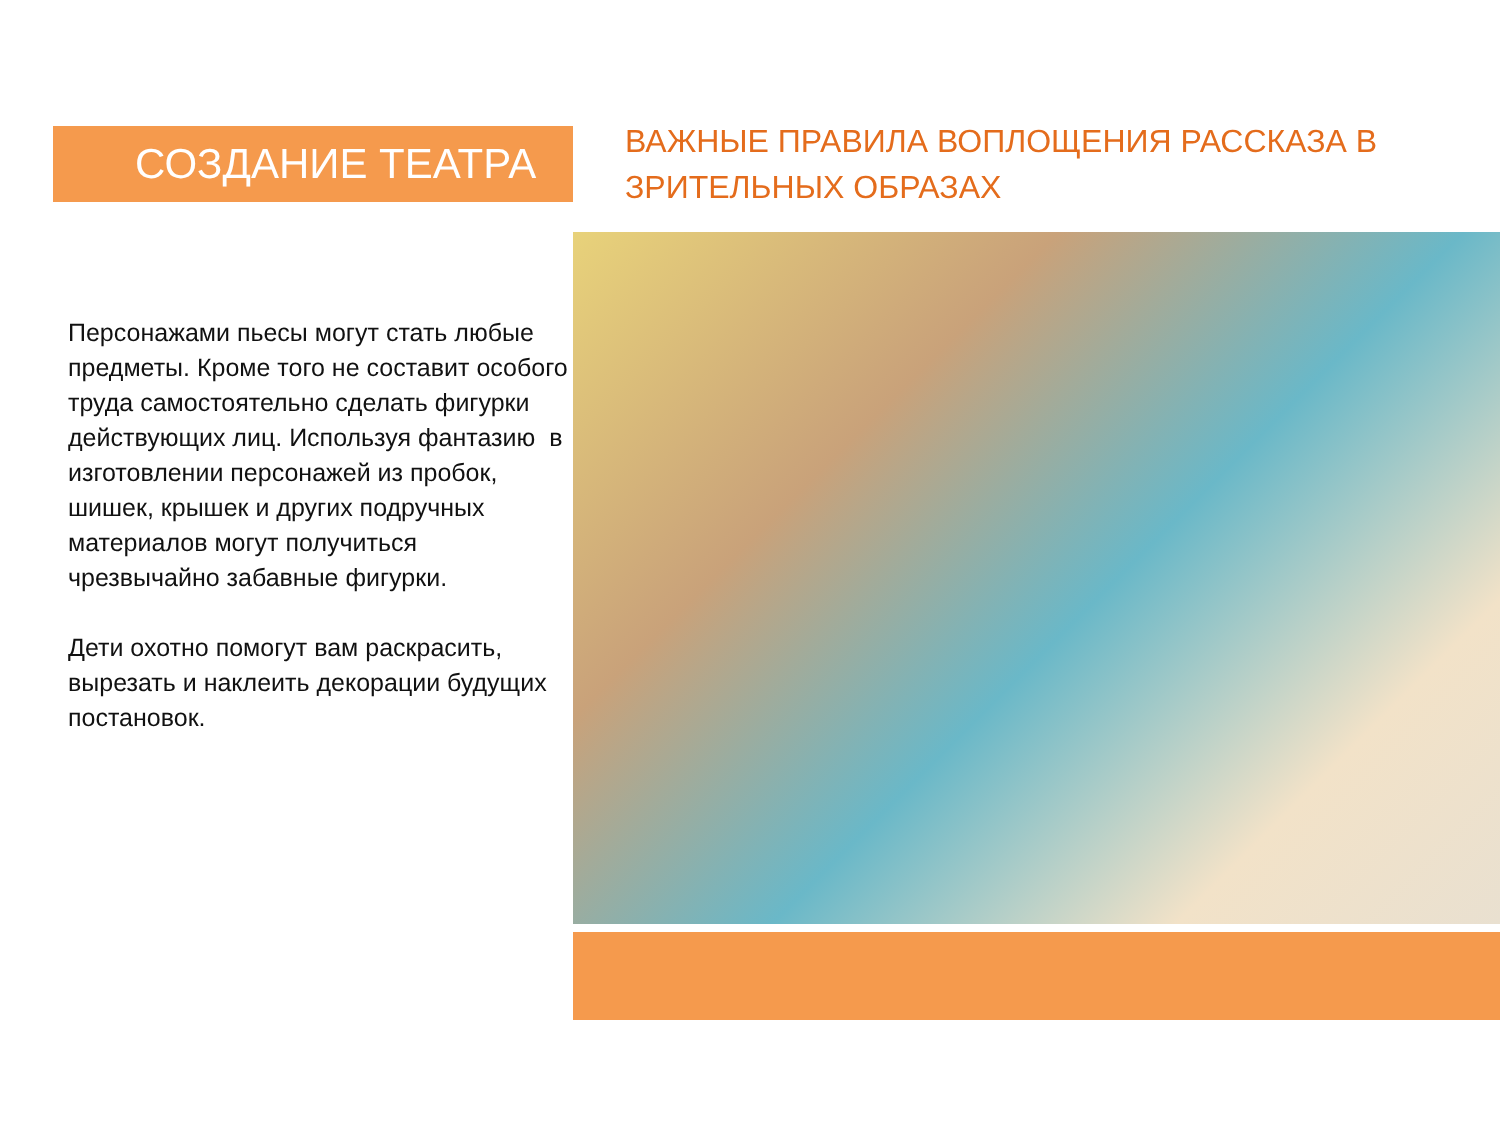СОЗДАНИЕ ТЕАТРА
Персонажами пьесы могут стать любые предметы. Кроме того не составит особого труда самостоятельно сделать фигурки действующих лиц. Используя фантазию в изготовлении персонажей из пробок, шишек, крышек и других подручных материалов могут получиться чрезвычайно забавные фигурки.
Дети охотно помогут вам раскрасить, вырезать и наклеить декорации будущих постановок.
ВАЖНЫЕ ПРАВИЛА ВОПЛОЩЕНИЯ РАССКАЗА В ЗРИТЕЛЬНЫХ ОБРАЗАХ